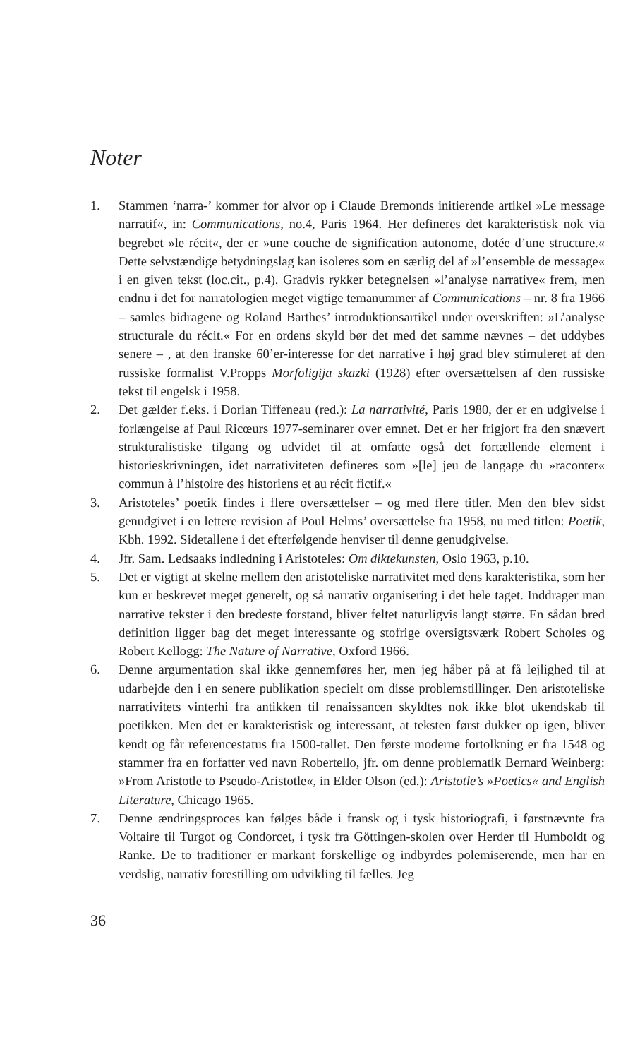Noter
1. Stammen ‘narra-’ kommer for alvor op i Claude Bremonds initierende artikel »Le message narratif«, in: Communications, no.4, Paris 1964. Her defineres det karakteristisk nok via begrebet »le récit«, der er »une couche de signification autonome, dotée d’une structure.« Dette selvstændige betydningslag kan isoleres som en særlig del af »l’ensemble de message« i en given tekst (loc.cit., p.4). Gradvis rykker betegnelsen »l’analyse narrative« frem, men endnu i det for narratologien meget vigtige temanummer af Communications – nr. 8 fra 1966 – samles bidragene og Roland Barthes’ introduktionsartikel under overskriften: »L’analyse structurale du récit.« For en ordens skyld bør det med det samme nævnes – det uddybes senere – , at den franske 60’er-interesse for det narrative i høj grad blev stimuleret af den russiske formalist V.Propps Morfoligija skazki (1928) efter oversættelsen af den russiske tekst til engelsk i 1958.
2. Det gælder f.eks. i Dorian Tiffeneau (red.): La narrativité, Paris 1980, der er en udgivelse i forlængelse af Paul Ricœurs 1977-seminarer over emnet. Det er her frigjort fra den snævert strukturalistiske tilgang og udvidet til at omfatte også det fortællende element i historieskrivningen, idet narrativiteten defineres som »[le] jeu de langage du »raconter« commun à l’histoire des historiens et au récit fictif.«
3. Aristoteles’ poetik findes i flere oversættelser – og med flere titler. Men den blev sidst genudgivet i en lettere revision af Poul Helms’ oversættelse fra 1958, nu med titlen: Poetik, Kbh. 1992. Sidetallene i det efterfølgende henviser til denne genudgivelse.
4. Jfr. Sam. Ledsaaks indledning i Aristoteles: Om diktekunsten, Oslo 1963, p.10.
5. Det er vigtigt at skelne mellem den aristoteliske narrativitet med dens karakteristika, som her kun er beskrevet meget generelt, og så narrativ organisering i det hele taget. Inddrager man narrative tekster i den bredeste forstand, bliver feltet naturligvis langt større. En sådan bred definition ligger bag det meget interessante og stofrige oversigtsværk Robert Scholes og Robert Kellogg: The Nature of Narrative, Oxford 1966.
6. Denne argumentation skal ikke gennemføres her, men jeg håber på at få lejlighed til at udarbejde den i en senere publikation specielt om disse problemstillinger. Den aristoteliske narrativitets vinterhi fra antikken til renaissancen skyldtes nok ikke blot ukendskab til poetikken. Men det er karakteristisk og interessant, at teksten først dukker op igen, bliver kendt og får referencestatus fra 1500-tallet. Den første moderne fortolkning er fra 1548 og stammer fra en forfatter ved navn Robertello, jfr. om denne problematik Bernard Weinberg: »From Aristotle to Pseudo-Aristotle«, in Elder Olson (ed.): Aristotle’s »Poetics« and English Literature, Chicago 1965.
7. Denne ændringsproces kan følges både i fransk og i tysk historiografi, i førstnævnte fra Voltaire til Turgot og Condorcet, i tysk fra Göttingen-skolen over Herder til Humboldt og Ranke. De to traditioner er markant forskellige og indbyrdes polemiserende, men har en verdslig, narrativ forestilling om udvikling til fælles. Jeg
36